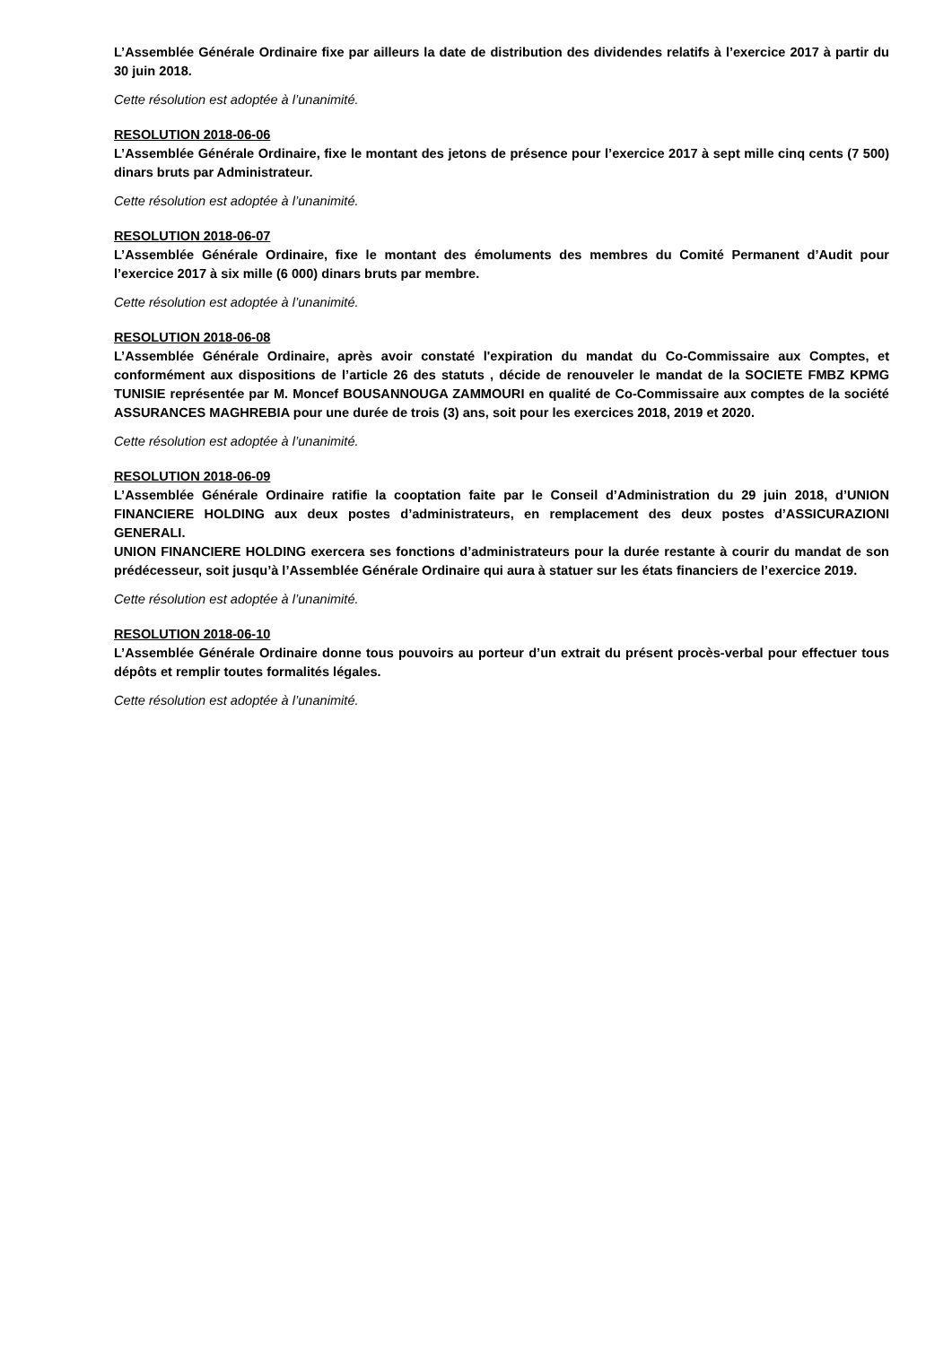L’Assemblée Générale Ordinaire fixe par ailleurs la date de distribution des dividendes relatifs à l’exercice 2017 à partir du 30 juin 2018.
Cette résolution est adoptée à l’unanimité.
RESOLUTION 2018-06-06
L’Assemblée Générale Ordinaire, fixe le montant des jetons de présence pour l’exercice 2017 à sept mille cinq cents (7 500) dinars bruts par Administrateur.
Cette résolution est adoptée à l’unanimité.
RESOLUTION 2018-06-07
L’Assemblée Générale Ordinaire, fixe le montant des émoluments des membres du Comité Permanent d’Audit pour l’exercice 2017 à six mille (6 000) dinars bruts par membre.
Cette résolution est adoptée à l’unanimité.
RESOLUTION 2018-06-08
L’Assemblée Générale Ordinaire, après avoir constaté l'expiration du mandat du Co-Commissaire aux Comptes, et conformément aux dispositions de l’article 26 des statuts , décide de renouveler le mandat de la SOCIETE FMBZ KPMG TUNISIE représentée par M. Moncef BOUSANNOUGA ZAMMOURI en qualité de Co-Commissaire aux comptes de la société ASSURANCES MAGHREBIA pour une durée de trois (3) ans, soit pour les exercices 2018, 2019 et 2020.
Cette résolution est adoptée à l’unanimité.
RESOLUTION 2018-06-09
L’Assemblée Générale Ordinaire ratifie la cooptation faite par le Conseil d’Administration du 29 juin 2018, d’UNION FINANCIERE HOLDING aux deux postes d’administrateurs, en remplacement des deux postes d’ASSICURAZIONI GENERALI.
UNION FINANCIERE HOLDING exercera ses fonctions d’administrateurs pour la durée restante à courir du mandat de son prédécesseur, soit jusqu’à l’Assemblée Générale Ordinaire qui aura à statuer sur les états financiers de l’exercice 2019.
Cette résolution est adoptée à l’unanimité.
RESOLUTION 2018-06-10
L’Assemblée Générale Ordinaire donne tous pouvoirs au porteur d’un extrait du présent procès-verbal pour effectuer tous dépôts et remplir toutes formalités légales.
Cette résolution est adoptée à l’unanimité.